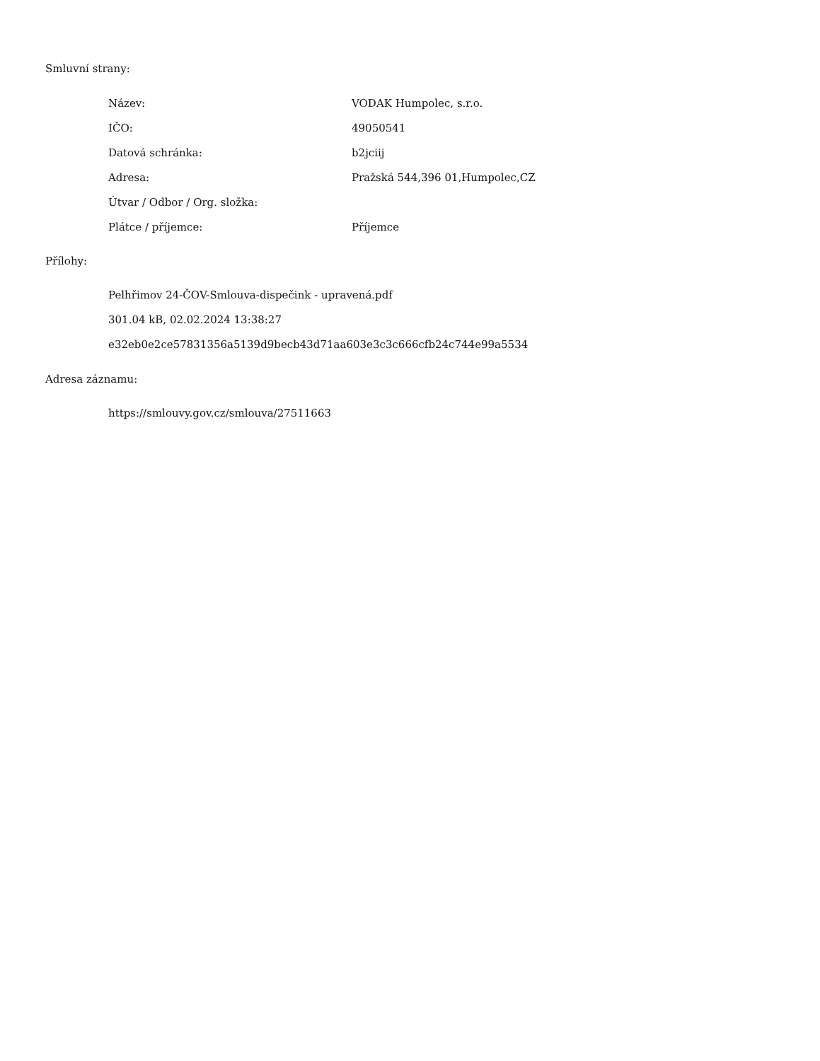Smluvní strany:
| Název: | VODAK Humpolec, s.r.o. |
| IČO: | 49050541 |
| Datová schránka: | b2jciij |
| Adresa: | Pražská 544,396 01,Humpolec,CZ |
| Útvar / Odbor / Org. složka: | |
| Plátce / příjemce: | Příjemce |
Přílohy:
Pelhřimov 24-ČOV-Smlouva-dispečink - upravená.pdf
301.04 kB, 02.02.2024 13:38:27
e32eb0e2ce57831356a5139d9becb43d71aa603e3c3c666cfb24c744e99a5534
Adresa záznamu:
https://smlouvy.gov.cz/smlouva/27511663